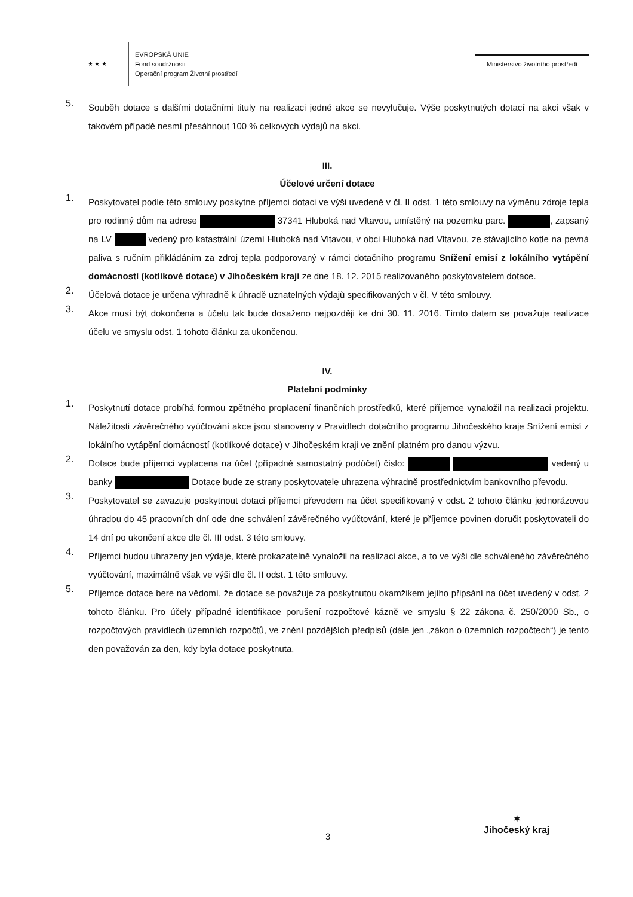★ ★ ★
EVROPSKÁ UNIE
Fond soudržnosti
Operační program Životní prostředí
Ministerstvo životního prostředí
5.
Souběh dotace s dalšími dotačními tituly na realizaci jedné akce se nevylučuje. Výše poskytnutých dotací na akci však v takovém případě nesmí přesáhnout 100 % celkových výdajů na akci.
III.
Účelové určení dotace
1.
Poskytovatel podle této smlouvy poskytne příjemci dotaci ve výši uvedené v čl. II odst. 1 této smlouvy na výměnu zdroje tepla pro rodinný dům na adrese 37341 Hluboká nad Vltavou, umístěný na pozemku parc. , zapsaný na LV vedený pro katastrální území Hluboká nad Vltavou, v obci Hluboká nad Vltavou, ze stávajícího kotle na pevná paliva s ručním přikládáním za zdroj tepla podporovaný v rámci dotačního programu Snížení emisí z lokálního vytápění domácností (kotlíkové dotace) v Jihočeském kraji ze dne 18. 12. 2015 realizovaného poskytovatelem dotace.
2.
Účelová dotace je určena výhradně k úhradě uznatelných výdajů specifikovaných v čl. V této smlouvy.
3.
Akce musí být dokončena a účelu tak bude dosaženo nejpozději ke dni 30. 11. 2016. Tímto datem se považuje realizace účelu ve smyslu odst. 1 tohoto článku za ukončenou.
IV.
Platební podmínky
1.
Poskytnutí dotace probíhá formou zpětného proplacení finančních prostředků, které příjemce vynaložil na realizaci projektu. Náležitosti závěrečného vyúčtování akce jsou stanoveny v Pravidlech dotačního programu Jihočeského kraje Snížení emisí z lokálního vytápění domácností (kotlíkové dotace) v Jihočeském kraji ve znění platném pro danou výzvu.
2.
Dotace bude příjemci vyplacena na účet (případně samostatný podúčet) číslo: vedený u banky Dotace bude ze strany poskytovatele uhrazena výhradně prostřednictvím bankovního převodu.
3.
Poskytovatel se zavazuje poskytnout dotaci příjemci převodem na účet specifikovaný v odst. 2 tohoto článku jednorázovou úhradou do 45 pracovních dní ode dne schválení závěrečného vyúčtování, které je příjemce povinen doručit poskytovateli do 14 dní po ukončení akce dle čl. III odst. 3 této smlouvy.
4.
Příjemci budou uhrazeny jen výdaje, které prokazatelně vynaložil na realizaci akce, a to ve výši dle schváleného závěrečného vyúčtování, maximálně však ve výši dle čl. II odst. 1 této smlouvy.
5.
Příjemce dotace bere na vědomí, že dotace se považuje za poskytnutou okamžikem jejího připsání na účet uvedený v odst. 2 tohoto článku. Pro účely případné identifikace porušení rozpočtové kázně ve smyslu § 22 zákona č. 250/2000 Sb., o rozpočtových pravidlech územních rozpočtů, ve znění pozdějších předpisů (dále jen „zákon o územních rozpočtech“) je tento den považován za den, kdy byla dotace poskytnuta.
3
✶
Jihočeský kraj